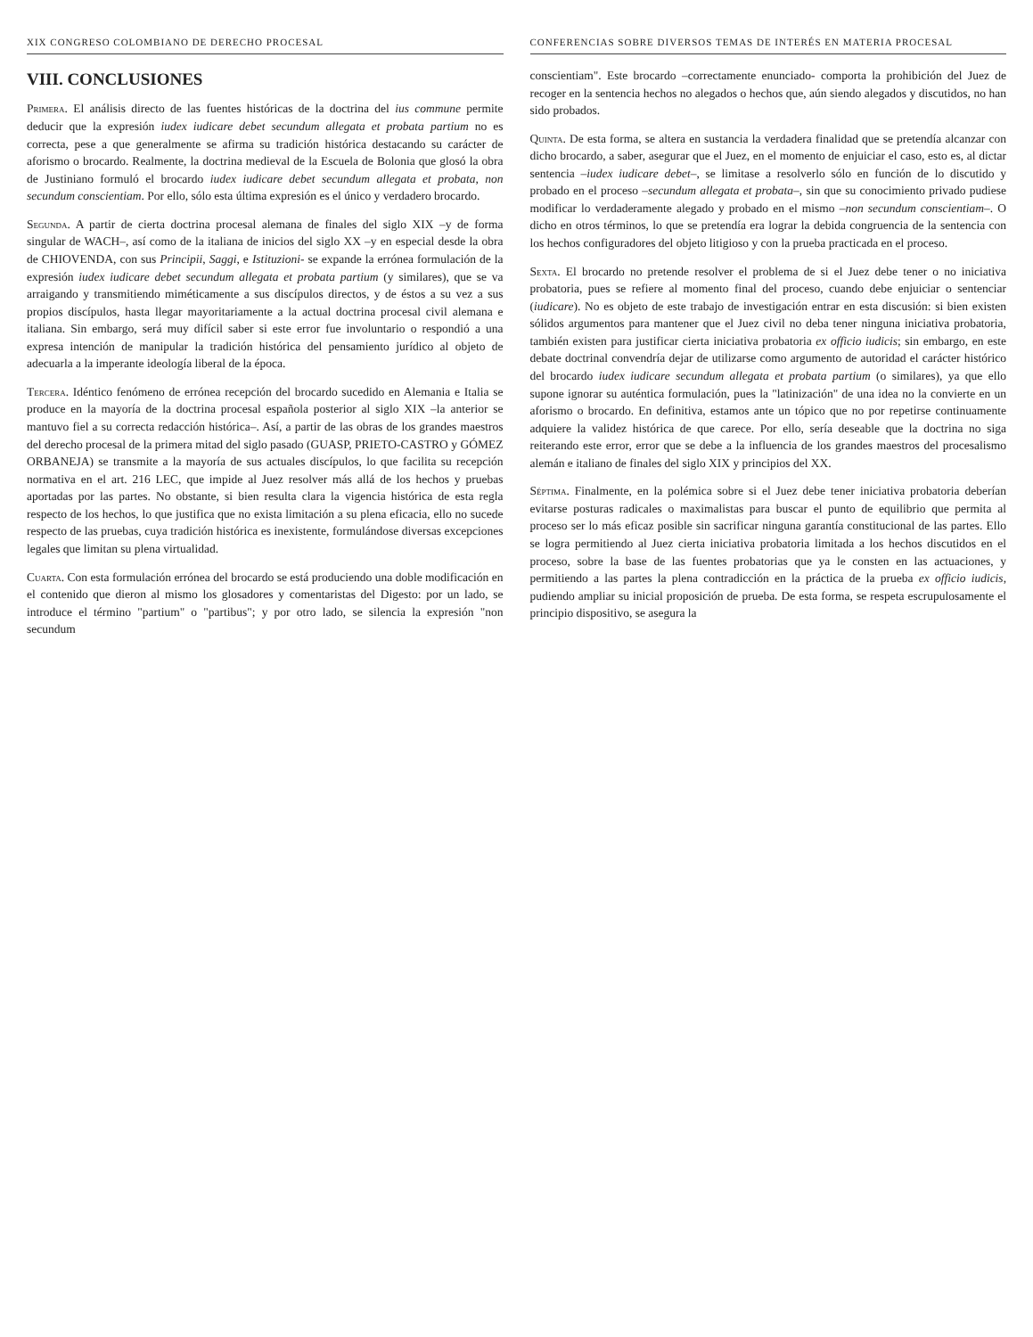XIX CONGRESO COLOMBIANO DE DERECHO PROCESAL
VIII. CONCLUSIONES
Primera. El análisis directo de las fuentes históricas de la doctrina del ius commune permite deducir que la expresión iudex iudicare debet secundum allegata et probata partium no es correcta, pese a que generalmente se afirma su tradición histórica destacando su carácter de aforismo o brocardo. Realmente, la doctrina medieval de la Escuela de Bolonia que glosó la obra de Justiniano formuló el brocardo iudex iudicare debet secundum allegata et probata, non secundum conscientiam. Por ello, sólo esta última expresión es el único y verdadero brocardo.
Segunda. A partir de cierta doctrina procesal alemana de finales del siglo XIX –y de forma singular de WACH–, así como de la italiana de inicios del siglo XX –y en especial desde la obra de CHIOVENDA, con sus Principii, Saggi, e Istituzioni- se expande la errónea formulación de la expresión iudex iudicare debet secundum allegata et probata partium (y similares), que se va arraigando y transmitiendo miméticamente a sus discípulos directos, y de éstos a su vez a sus propios discípulos, hasta llegar mayoritariamente a la actual doctrina procesal civil alemana e italiana. Sin embargo, será muy difícil saber si este error fue involuntario o respondió a una expresa intención de manipular la tradición histórica del pensamiento jurídico al objeto de adecuarla a la imperante ideología liberal de la época.
Tercera. Idéntico fenómeno de errónea recepción del brocardo sucedido en Alemania e Italia se produce en la mayoría de la doctrina procesal española posterior al siglo XIX –la anterior se mantuvo fiel a su correcta redacción histórica–. Así, a partir de las obras de los grandes maestros del derecho procesal de la primera mitad del siglo pasado (GUASP, PRIETO-CASTRO y GÓMEZ ORBANEJA) se transmite a la mayoría de sus actuales discípulos, lo que facilita su recepción normativa en el art. 216 LEC, que impide al Juez resolver más allá de los hechos y pruebas aportadas por las partes. No obstante, si bien resulta clara la vigencia histórica de esta regla respecto de los hechos, lo que justifica que no exista limitación a su plena eficacia, ello no sucede respecto de las pruebas, cuya tradición histórica es inexistente, formulándose diversas excepciones legales que limitan su plena virtualidad.
Cuarta. Con esta formulación errónea del brocardo se está produciendo una doble modificación en el contenido que dieron al mismo los glosadores y comentaristas del Digesto: por un lado, se introduce el término "partium" o "partibus"; y por otro lado, se silencia la expresión "non secundum
CONFERENCIAS SOBRE DIVERSOS TEMAS DE INTERÉS EN MATERIA PROCESAL
conscientiam". Este brocardo –correctamente enunciado- comporta la prohibición del Juez de recoger en la sentencia hechos no alegados o hechos que, aún siendo alegados y discutidos, no han sido probados.
Quinta. De esta forma, se altera en sustancia la verdadera finalidad que se pretendía alcanzar con dicho brocardo, a saber, asegurar que el Juez, en el momento de enjuiciar el caso, esto es, al dictar sentencia –iudex iudicare debet–, se limitase a resolverlo sólo en función de lo discutido y probado en el proceso –secundum allegata et probata–, sin que su conocimiento privado pudiese modificar lo verdaderamente alegado y probado en el mismo –non secundum conscientiam–. O dicho en otros términos, lo que se pretendía era lograr la debida congruencia de la sentencia con los hechos configuradores del objeto litigioso y con la prueba practicada en el proceso.
Sexta. El brocardo no pretende resolver el problema de si el Juez debe tener o no iniciativa probatoria, pues se refiere al momento final del proceso, cuando debe enjuiciar o sentenciar (iudicare). No es objeto de este trabajo de investigación entrar en esta discusión: si bien existen sólidos argumentos para mantener que el Juez civil no deba tener ninguna iniciativa probatoria, también existen para justificar cierta iniciativa probatoria ex officio iudicis; sin embargo, en este debate doctrinal convendría dejar de utilizarse como argumento de autoridad el carácter histórico del brocardo iudex iudicare secundum allegata et probata partium (o similares), ya que ello supone ignorar su auténtica formulación, pues la "latinización" de una idea no la convierte en un aforismo o brocardo. En definitiva, estamos ante un tópico que no por repetirse continuamente adquiere la validez histórica de que carece. Por ello, sería deseable que la doctrina no siga reiterando este error, error que se debe a la influencia de los grandes maestros del procesalismo alemán e italiano de finales del siglo XIX y principios del XX.
Séptima. Finalmente, en la polémica sobre si el Juez debe tener iniciativa probatoria deberían evitarse posturas radicales o maximalistas para buscar el punto de equilibrio que permita al proceso ser lo más eficaz posible sin sacrificar ninguna garantía constitucional de las partes. Ello se logra permitiendo al Juez cierta iniciativa probatoria limitada a los hechos discutidos en el proceso, sobre la base de las fuentes probatorias que ya le consten en las actuaciones, y permitiendo a las partes la plena contradicción en la práctica de la prueba ex officio iudicis, pudiendo ampliar su inicial proposición de prueba. De esta forma, se respeta escrupulosamente el principio dispositivo, se asegura la